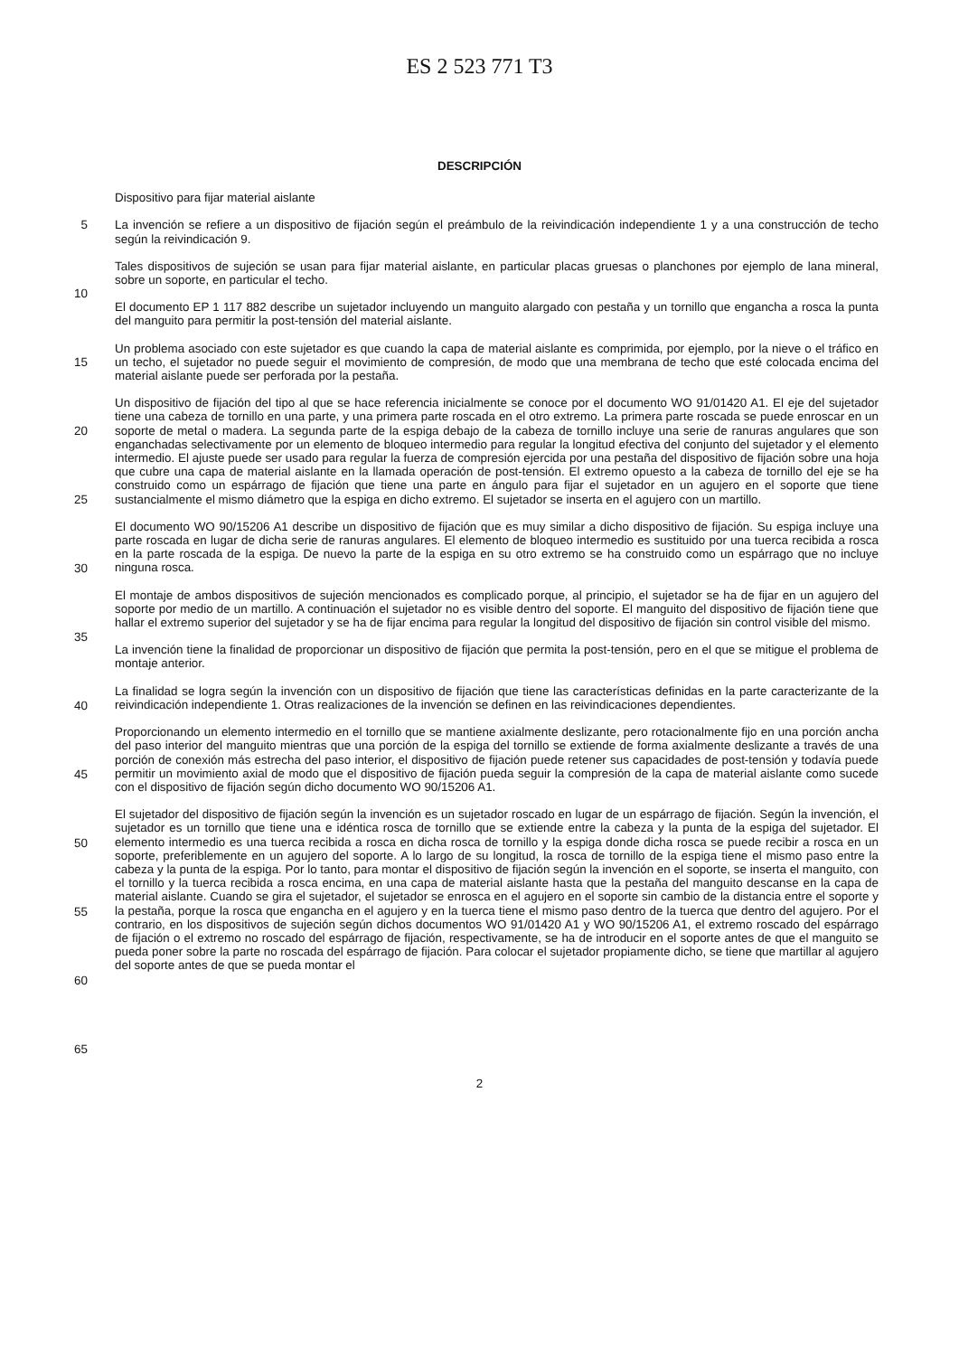ES 2 523 771 T3
DESCRIPCIÓN
5
10
15
20
25
30
35
40
45
50
55
60
65
Dispositivo para fijar material aislante
La invención se refiere a un dispositivo de fijación según el preámbulo de la reivindicación independiente 1 y a una construcción de techo según la reivindicación 9.
Tales dispositivos de sujeción se usan para fijar material aislante, en particular placas gruesas o planchones por ejemplo de lana mineral, sobre un soporte, en particular el techo.
El documento EP 1 117 882 describe un sujetador incluyendo un manguito alargado con pestaña y un tornillo que engancha a rosca la punta del manguito para permitir la post-tensión del material aislante.
Un problema asociado con este sujetador es que cuando la capa de material aislante es comprimida, por ejemplo, por la nieve o el tráfico en un techo, el sujetador no puede seguir el movimiento de compresión, de modo que una membrana de techo que esté colocada encima del material aislante puede ser perforada por la pestaña.
Un dispositivo de fijación del tipo al que se hace referencia inicialmente se conoce por el documento WO 91/01420 A1. El eje del sujetador tiene una cabeza de tornillo en una parte, y una primera parte roscada en el otro extremo. La primera parte roscada se puede enroscar en un soporte de metal o madera. La segunda parte de la espiga debajo de la cabeza de tornillo incluye una serie de ranuras angulares que son enganchadas selectivamente por un elemento de bloqueo intermedio para regular la longitud efectiva del conjunto del sujetador y el elemento intermedio. El ajuste puede ser usado para regular la fuerza de compresión ejercida por una pestaña del dispositivo de fijación sobre una hoja que cubre una capa de material aislante en la llamada operación de post-tensión. El extremo opuesto a la cabeza de tornillo del eje se ha construido como un espárrago de fijación que tiene una parte en ángulo para fijar el sujetador en un agujero en el soporte que tiene sustancialmente el mismo diámetro que la espiga en dicho extremo. El sujetador se inserta en el agujero con un martillo.
El documento WO 90/15206 A1 describe un dispositivo de fijación que es muy similar a dicho dispositivo de fijación. Su espiga incluye una parte roscada en lugar de dicha serie de ranuras angulares. El elemento de bloqueo intermedio es sustituido por una tuerca recibida a rosca en la parte roscada de la espiga. De nuevo la parte de la espiga en su otro extremo se ha construido como un espárrago que no incluye ninguna rosca.
El montaje de ambos dispositivos de sujeción mencionados es complicado porque, al principio, el sujetador se ha de fijar en un agujero del soporte por medio de un martillo. A continuación el sujetador no es visible dentro del soporte. El manguito del dispositivo de fijación tiene que hallar el extremo superior del sujetador y se ha de fijar encima para regular la longitud del dispositivo de fijación sin control visible del mismo.
La invención tiene la finalidad de proporcionar un dispositivo de fijación que permita la post-tensión, pero en el que se mitigue el problema de montaje anterior.
La finalidad se logra según la invención con un dispositivo de fijación que tiene las características definidas en la parte caracterizante de la reivindicación independiente 1. Otras realizaciones de la invención se definen en las reivindicaciones dependientes.
Proporcionando un elemento intermedio en el tornillo que se mantiene axialmente deslizante, pero rotacionalmente fijo en una porción ancha del paso interior del manguito mientras que una porción de la espiga del tornillo se extiende de forma axialmente deslizante a través de una porción de conexión más estrecha del paso interior, el dispositivo de fijación puede retener sus capacidades de post-tensión y todavía puede permitir un movimiento axial de modo que el dispositivo de fijación pueda seguir la compresión de la capa de material aislante como sucede con el dispositivo de fijación según dicho documento WO 90/15206 A1.
El sujetador del dispositivo de fijación según la invención es un sujetador roscado en lugar de un espárrago de fijación. Según la invención, el sujetador es un tornillo que tiene una e idéntica rosca de tornillo que se extiende entre la cabeza y la punta de la espiga del sujetador. El elemento intermedio es una tuerca recibida a rosca en dicha rosca de tornillo y la espiga donde dicha rosca se puede recibir a rosca en un soporte, preferiblemente en un agujero del soporte. A lo largo de su longitud, la rosca de tornillo de la espiga tiene el mismo paso entre la cabeza y la punta de la espiga. Por lo tanto, para montar el dispositivo de fijación según la invención en el soporte, se inserta el manguito, con el tornillo y la tuerca recibida a rosca encima, en una capa de material aislante hasta que la pestaña del manguito descanse en la capa de material aislante. Cuando se gira el sujetador, el sujetador se enrosca en el agujero en el soporte sin cambio de la distancia entre el soporte y la pestaña, porque la rosca que engancha en el agujero y en la tuerca tiene el mismo paso dentro de la tuerca que dentro del agujero. Por el contrario, en los dispositivos de sujeción según dichos documentos WO 91/01420 A1 y WO 90/15206 A1, el extremo roscado del espárrago de fijación o el extremo no roscado del espárrago de fijación, respectivamente, se ha de introducir en el soporte antes de que el manguito se pueda poner sobre la parte no roscada del espárrago de fijación. Para colocar el sujetador propiamente dicho, se tiene que martillar al agujero del soporte antes de que se pueda montar el
2